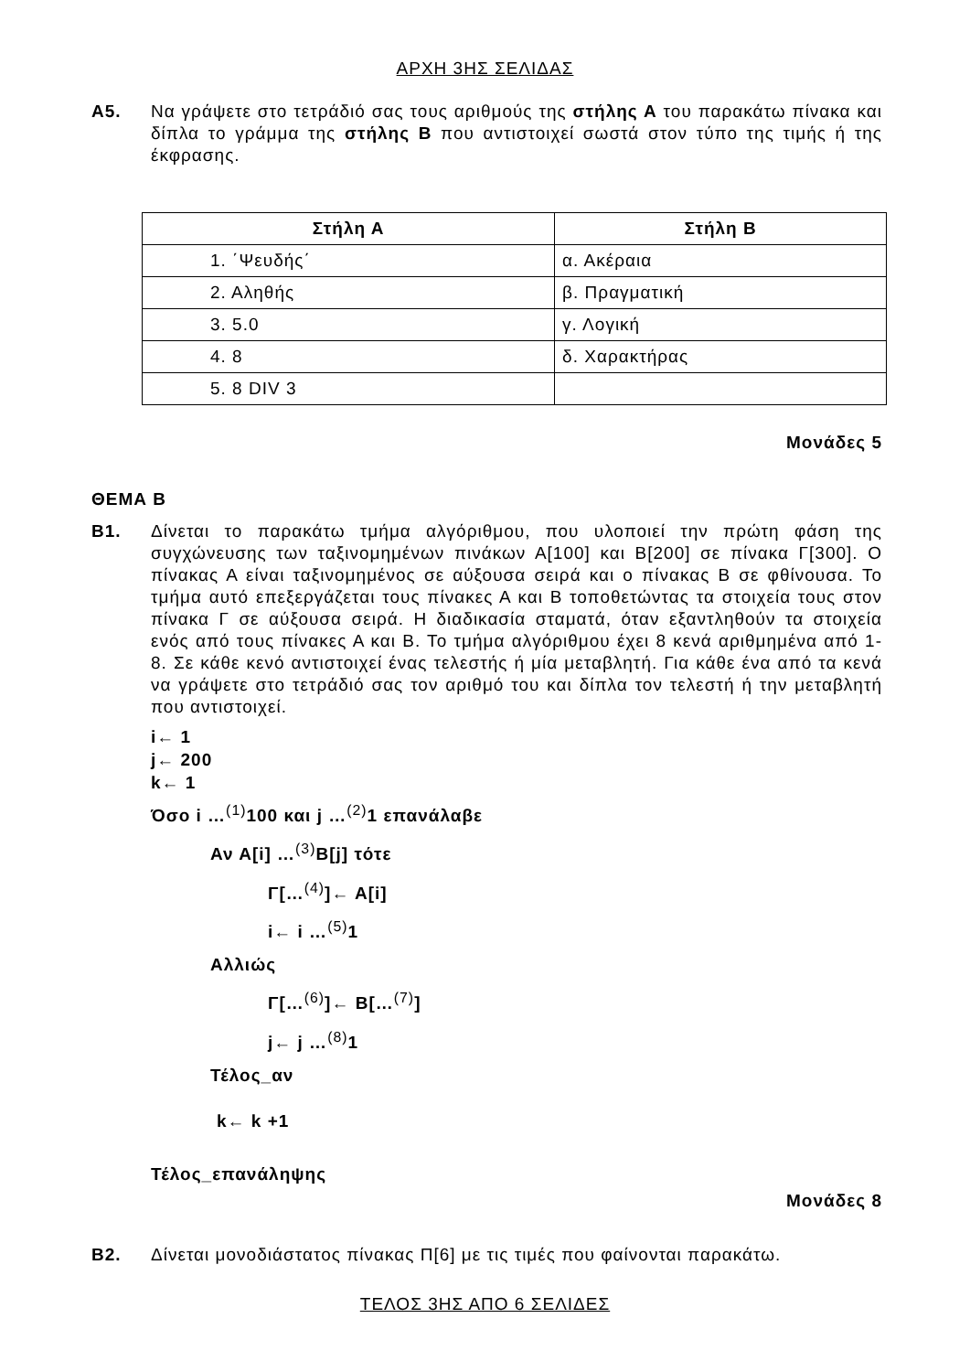ΑΡΧΗ 3ΗΣ ΣΕΛΙΔΑΣ
Α5. Να γράψετε στο τετράδιό σας τους αριθμούς της στήλης Α του παρακάτω πίνακα και δίπλα το γράμμα της στήλης Β που αντιστοιχεί σωστά στον τύπο της τιμής ή της έκφρασης.
| Στήλη Α | Στήλη Β |
| --- | --- |
| 1. ΄Ψευδής΄ | α. Ακέραια |
| 2. Αληθής | β. Πραγματική |
| 3. 5.0 | γ. Λογική |
| 4. 8 | δ. Χαρακτήρας |
| 5. 8 DIV 3 | |
Μονάδες 5
ΘΕΜΑ Β
Β1. Δίνεται το παρακάτω τμήμα αλγόριθμου, που υλοποιεί την πρώτη φάση της συγχώνευσης των ταξινομημένων πινάκων Α[100] και Β[200] σε πίνακα Γ[300]. Ο πίνακας Α είναι ταξινομημένος σε αύξουσα σειρά και ο πίνακας Β σε φθίνουσα. Το τμήμα αυτό επεξεργάζεται τους πίνακες Α και Β τοποθετώντας τα στοιχεία τους στον πίνακα Γ σε αύξουσα σειρά. Η διαδικασία σταματά, όταν εξαντληθούν τα στοιχεία ενός από τους πίνακες Α και Β. Το τμήμα αλγόριθμου έχει 8 κενά αριθμημένα από 1-8. Σε κάθε κενό αντιστοιχεί ένας τελεστής ή μία μεταβλητή. Για κάθε ένα από τα κενά να γράψετε στο τετράδιό σας τον αριθμό του και δίπλα τον τελεστή ή την μεταβλητή που αντιστοιχεί.
i← 1
j← 200
k← 1
Όσο i …<sup>(1)</sup>100 και j …<sup>(2)</sup>1 επανάλαβε
Αν Α[i] …<sup>(3)</sup>Β[j] τότε
Γ[…<sup>(4)</sup>]← Α[i]
i← i …<sup>(5)</sup>1
Αλλιώς
Γ[…<sup>(6)</sup>]← Β[…<sup>(7)</sup>]
j← j …<sup>(8)</sup>1
Τέλος_αν
k← k +1
Τέλος_επανάληψης
Μονάδες 8
Β2. Δίνεται μονοδιάστατος πίνακας Π[6] με τις τιμές που φαίνονται παρακάτω.
ΤΕΛΟΣ 3ΗΣ ΑΠΟ 6 ΣΕΛΙΔΕΣ